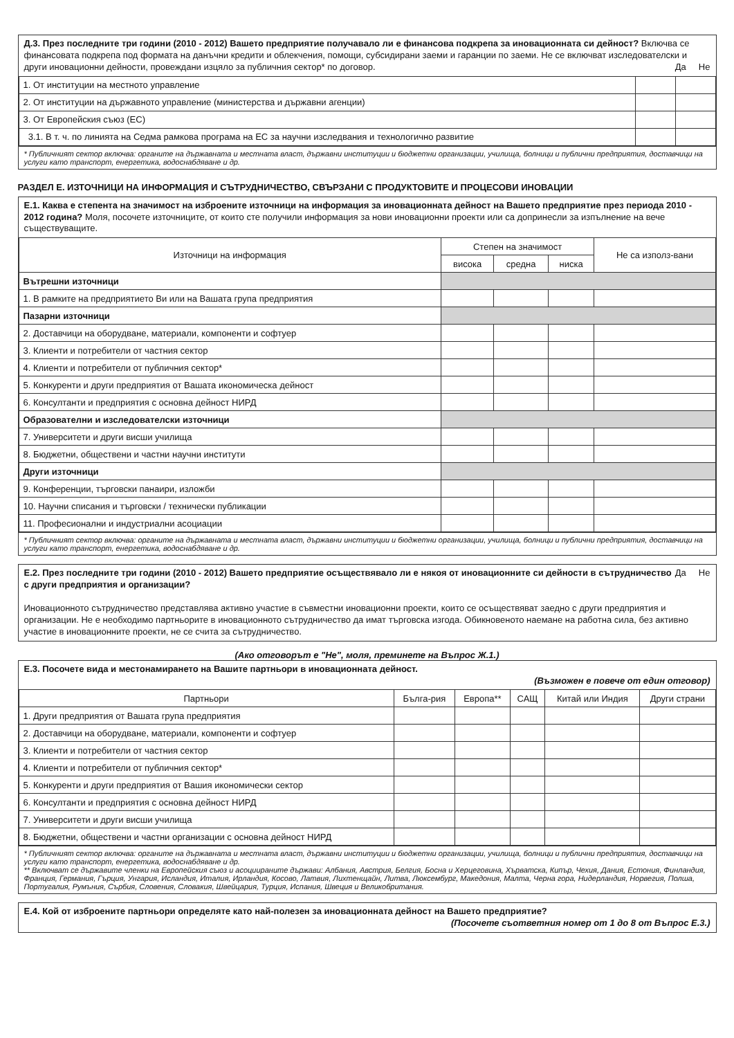Д.3. През последните три години (2010 - 2012) Вашето предприятие получавало ли е финансова подкрепа за иновационната си дейност? Включва се финансовата подкрепа под формата на данъчни кредити и облекчения, помощи, субсидирани заеми и гаранции по заеми. Не се включват изследователски и други иновационни дейности, провеждани изцяло за публичния сектор* по договор. Да Не
| 1. От институции на местното управление | | |
| 2. От институции на държавното управление (министерства и държавни агенции) | | |
| 3. От Европейския съюз (ЕС) | | |
| 3.1. В т. ч. по линията на Седма рамкова програма на ЕС за научни изследвания и технологично развитие | | |
* Публичният сектор включва: органите на държавната и местната власт, държавни институции и бюджетни организации, училища, болници и публични предприятия, доставчици на услуги като транспорт, енергетика, водоснабдяване и др.
РАЗДЕЛ Е. ИЗТОЧНИЦИ НА ИНФОРМАЦИЯ И СЪТРУДНИЧЕСТВО, СВЪРЗАНИ С ПРОДУКТОВИТЕ И ПРОЦЕСОВИ ИНОВАЦИИ
Е.1. Каква е степента на значимост на изброените източници на информация за иновационната дейност на Вашето предприятие през периода 2010 - 2012 година? Моля, посочете източниците, от които сте получили информация за нови иновационни проекти или са допринесли за изпълнение на вече съществуващите.
| Източници на информация | Степен на значимост | | | Не са използ-вани |
| --- | --- | --- | --- | --- |
| | висока | средна | ниска | |
| Вътрешни източници | | | | |
| 1. В рамките на предприятието Ви или на Вашата група предприятия | | | | |
| Пазарни източници | | | | |
| 2. Доставчици на оборудване, материали, компоненти и софтуер | | | | |
| 3. Клиенти и потребители от частния сектор | | | | |
| 4. Клиенти и потребители от публичния сектор* | | | | |
| 5. Конкуренти и други предприятия от Вашата икономическа дейност | | | | |
| 6. Консултанти и предприятия с основна дейност НИРД | | | | |
| Образователни и изследователски източници | | | | |
| 7. Университети и други висши училища | | | | |
| 8. Бюджетни, обществени и частни научни институти | | | | |
| Други източници | | | | |
| 9. Конференции, търговски панаири, изложби | | | | |
| 10. Научни списания и търговски / технически публикации | | | | |
| 11. Професионални и индустриални асоциации | | | | |
* Публичният сектор включва: органите на държавната и местната власт, държавни институции и бюджетни организации, училища, болници и публични предприятия, доставчици на услуги като транспорт, енергетика, водоснабдяване и др.
Да Не Е.2. През последните три години (2010 - 2012) Вашето предприятие осъществявало ли е някоя от иновационните си дейности в сътрудничество с други предприятия и организации?
Иновационното сътрудничество представлява активно участие в съвместни иновационни проекти, които се осъществяват заедно с други предприятия и организации. Не е необходимо партньорите в иновационното сътрудничество да имат търговска изгода. Обикновеното наемане на работна сила, без активно участие в иновационните проекти, не се счита за сътрудничество.
(Ако отговорът е "Не", моля, преминете на Въпрос Ж.1.)
Е.3. Посочете вида и местонамирането на Вашите партньори в иновационната дейност.
(Възможен е повече от един отговор)
| Партньори | Бълга-рия | Европа** | САЩ | Китай или Индия | Други страни |
| --- | --- | --- | --- | --- | --- |
| 1. Други предприятия от Вашата група предприятия | | | | | |
| 2. Доставчици на оборудване, материали, компоненти и софтуер | | | | | |
| 3. Клиенти и потребители от частния сектор | | | | | |
| 4. Клиенти и потребители от публичния сектор* | | | | | |
| 5. Конкуренти и други предприятия от Вашия икономически сектор | | | | | |
| 6. Консултанти и предприятия с основна дейност НИРД | | | | | |
| 7. Университети и други висши училища | | | | | |
| 8. Бюджетни, обществени и частни организации с основна дейност НИРД | | | | | |
* Публичният сектор включва: органите на държавната и местната власт, държавни институции и бюджетни организации, училища, болници и публични предприятия, доставчици на услуги като транспорт, енергетика, водоснабдяване и др.
** Включват се държавите членки на Европейския съюз и асоциираните държави: Албания, Австрия, Белгия, Босна и Херцеговина, Хърватска, Кипър, Чехия, Дания, Естония, Финландия, Франция, Германия, Гърция, Унгария, Исландия, Италия, Ирландия, Косово, Латвия, Лихтенщайн, Литва, Люксембург, Македония, Малта, Черна гора, Нидерландия, Норвегия, Полша, Португалия, Румъния, Сърбия, Словения, Словакия, Швейцария, Турция, Испания, Швеция и Великобритания.
Е.4. Кой от изброените партньори определяте като най-полезен за иновационната дейност на Вашето предприятие?
(Посочете съответния номер от 1 до 8 от Въпрос Е.3.)